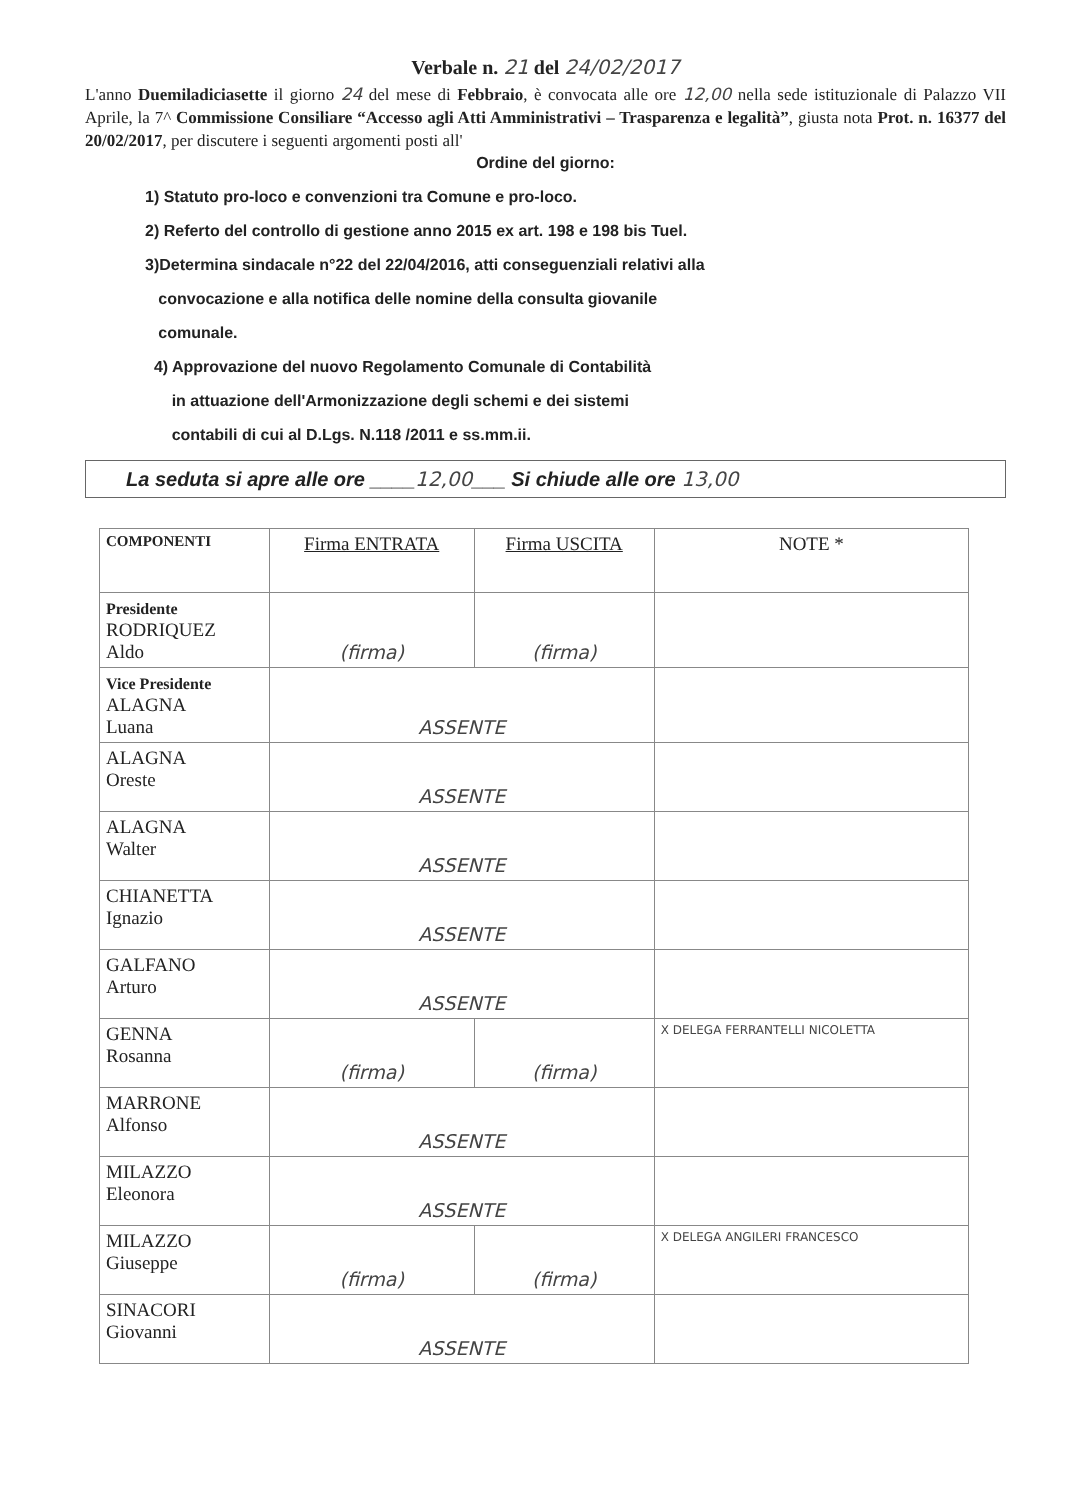Verbale n. 21 del 24/02/2017
L'anno Duemiladiciasette il giorno 24 del mese di Febbraio, è convocata alle ore 12,00 nella sede istituzionale di Palazzo VII Aprile, la 7^ Commissione Consiliare “Accesso agli Atti Amministrativi – Trasparenza e legalità”, giusta nota Prot. n. 16377 del 20/02/2017, per discutere i seguenti argomenti posti all'
Ordine del giorno:
1) Statuto pro-loco e convenzioni tra Comune e pro-loco.
2) Referto del controllo di gestione anno 2015 ex art. 198 e 198 bis Tuel.
3)Determina sindacale n°22 del 22/04/2016, atti conseguenziali relativi alla
convocazione e alla notifica delle nomine della consulta giovanile
comunale.
4) Approvazione del nuovo Regolamento Comunale di Contabilità
in attuazione dell'Armonizzazione degli schemi e dei sistemi
contabili di cui al D.Lgs. N.118 /2011 e ss.mm.ii.
La seduta si apre alle ore ____12,00___ Si chiude alle ore 13,00
| COMPONENTI | Firma ENTRATA | Firma USCITA | NOTE * |
| --- | --- | --- | --- |
| Presidente RODRIQUEZ Aldo | (firma) | (firma) | |
| Vice Presidente ALAGNA Luana | ASSENTE | | |
| ALAGNA Oreste | ASSENTE | | |
| ALAGNA Walter | ASSENTE | | |
| CHIANETTA Ignazio | ASSENTE | | |
| GALFANO Arturo | ASSENTE | | |
| GENNA Rosanna | (firma) | (firma) | X DELEGA FERRANTELLI NICOLETTA |
| MARRONE Alfonso | ASSENTE | | |
| MILAZZO Eleonora | ASSENTE | | |
| MILAZZO Giuseppe | (firma) | (firma) | X DELEGA ANGILERI FRANCESCO |
| SINACORI Giovanni | ASSENTE | | |